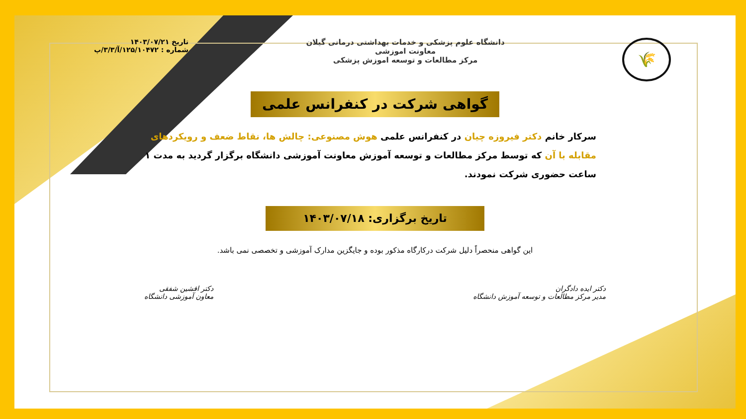🌾
دانشگاه علوم پزشکی و خدمات بهداشتی درمانی گیلان
معاونت اموزشی
مرکز مطالعات و توسعه اموزش پزشکی
تاریخ ۱۴۰۳/۰۷/۲۱
شماره : ۱۲۵/۱۰۴۷۲/آ/۳/۳/پ
گواهی شرکت در کنفرانس علمی
سرکار خانم دکتر فیروزه چیان در کنفرانس علمی هوش مصنوعی: چالش ها، نقاط ضعف و رویکردهای مقابله با آن که توسط مرکز مطالعات و توسعه آموزش معاونت آموزشی دانشگاه برگزار گردید به مدت ۱ ساعت حضوری شرکت نمودند.
تاریخ برگزاری: ۱۴۰۳/۰۷/۱۸
این گواهی منحصراً دلیل شرکت درکارگاه مذکور بوده و جایگزین مدارک آموزشی و تخصصی نمی باشد.
دکتر ایده دادگران
مدیر مرکز مطالعات و توسعه آموزش دانشگاه
دکتر افشین شفقی
معاون آموزشی دانشگاه